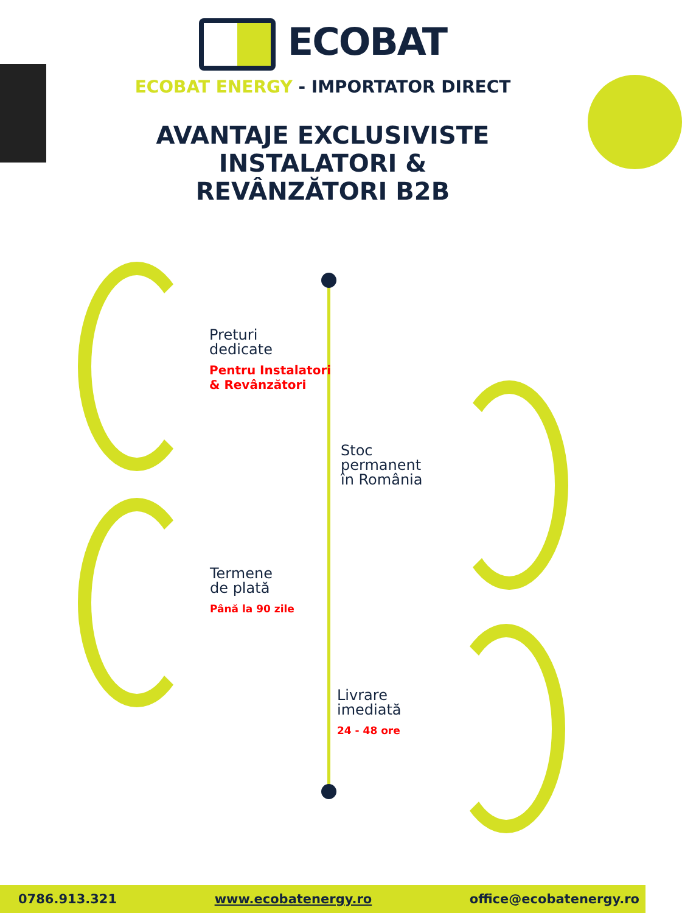ECOBAT
ECOBAT ENERGY - IMPORTATOR DIRECT
AVANTAJE EXCLUSIVISTE
INSTALATORI &
REVÂNZĂTORI B2B
Preturi
dedicate
Pentru Instalatori
& Revânzători
Stoc
permanent
în România
Termene
de plată
Până la 90 zile
Livrare
imediată
24 - 48 ore
0786.913.321 www.ecobatenergy.ro office@ecobatenergy.ro